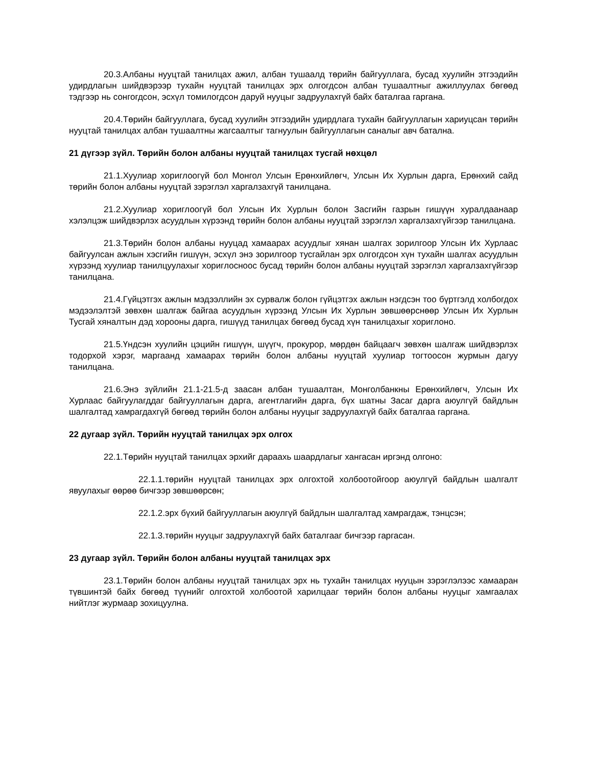20.3.Албаны нууцтай танилцах ажил, албан тушаалд төрийн байгууллага, бусад хуулийн этгээдийн удирдлагын шийдвэрээр тухайн нууцтай танилцах эрх олгогдсон албан тушаалтныг ажиллуулах бөгөөд тэдгээр нь сонгогдсон, эсхүл томилогдсон даруй нууцыг задруулахгүй байх баталгаа гаргана.
20.4.Төрийн байгууллага, бусад хуулийн этгээдийн удирдлага тухайн байгууллагын хариуцсан төрийн нууцтай танилцах албан тушаалтны жагсаалтыг тагнуулын байгууллагын саналыг авч батална.
21 дүгээр зүйл. Төрийн болон албаны нууцтай танилцах тусгай нөхцөл
21.1.Хуулиар хориглоогүй бол Монгол Улсын Ерөнхийлөгч, Улсын Их Хурлын дарга, Ерөнхий сайд төрийн болон албаны нууцтай зэрэглэл харгалзахгүй танилцана.
21.2.Хуулиар хориглоогүй бол Улсын Их Хурлын болон Засгийн газрын гишүүн хуралдаанаар хэлэлцэж шийдвэрлэх асуудлын хүрээнд төрийн болон албаны нууцтай зэрэглэл харгалзахгүйгээр танилцана.
21.3.Төрийн болон албаны нууцад хамаарах асуудлыг хянан шалгах зорилгоор Улсын Их Хурлаас байгуулсан ажлын хэсгийн гишүүн, эсхүл энэ зорилгоор тусгайлан эрх олгогдсон хүн тухайн шалгах асуудлын хүрээнд хуулиар танилцуулахыг хориглосноос бусад төрийн болон албаны нууцтай зэрэглэл харгалзахгүйгээр танилцана.
21.4.Гүйцэтгэх ажлын мэдээллийн эх сурвалж болон гүйцэтгэх ажлын нэгдсэн тоо бүртгэлд холбогдох мэдээлэлтэй зөвхөн шалгаж байгаа асуудлын хүрээнд Улсын Их Хурлын зөвшөөрснөөр Улсын Их Хурлын Тусгай хяналтын дэд хорооны дарга, гишүүд танилцах бөгөөд бусад хүн танилцахыг хориглоно.
21.5.Үндсэн хуулийн цэцийн гишүүн, шүүгч, прокурор, мөрдөн байцаагч зөвхөн шалгаж шийдвэрлэх тодорхой хэрэг, маргаанд хамаарах төрийн болон албаны нууцтай хуулиар тогтоосон журмын дагуу танилцана.
21.6.Энэ зүйлийн 21.1-21.5-д заасан албан тушаалтан, Монголбанкны Ерөнхийлөгч, Улсын Их Хурлаас байгуулагддаг байгууллагын дарга, агентлагийн дарга, бүх шатны Засаг дарга аюулгүй байдлын шалгалтад хамрагдахгүй бөгөөд төрийн болон албаны нууцыг задруулахгүй байх баталгаа гаргана.
22 дугаар зүйл. Төрийн нууцтай танилцах эрх олгох
22.1.Төрийн нууцтай танилцах эрхийг дараахь шаардлагыг хангасан иргэнд олгоно:
22.1.1.төрийн нууцтай танилцах эрх олгохтой холбоотойгоор аюулгүй байдлын шалгалт явуулахыг өөрөө бичгээр зөвшөөрсөн;
22.1.2.эрх бүхий байгууллагын аюулгүй байдлын шалгалтад хамрагдаж, тэнцсэн;
22.1.3.төрийн нууцыг задруулахгүй байх баталгааг бичгээр гаргасан.
23 дугаар зүйл. Төрийн болон албаны нууцтай танилцах эрх
23.1.Төрийн болон албаны нууцтай танилцах эрх нь тухайн танилцах нууцын зэрэглэлээс хамааран түвшинтэй байх бөгөөд түүнийг олгохтой холбоотой харилцааг төрийн болон албаны нууцыг хамгаалах нийтлэг журмаар зохицуулна.